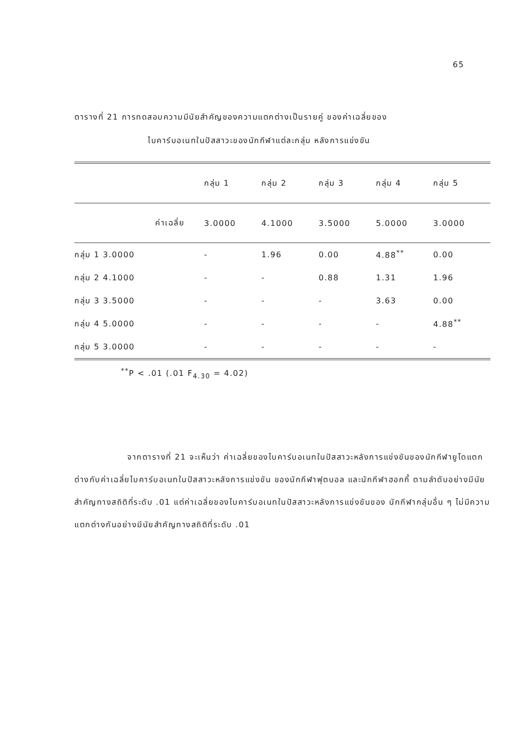65
ตารางที่ 21 การทดสอบความมีนัยสำคัญของความแตกต่างเป็นรายคู่ ของค่าเฉลี่ยของ
ไบคาร์บอเนทในปัสสาวะของนักกีฬาแต่ละกลุ่ม หลังการแข่งขัน
| | | กลุ่ม 1 | กลุ่ม 2 | กลุ่ม 3 | กลุ่ม 4 | กลุ่ม 5 |
| --- | --- | --- | --- | --- | --- | --- |
| | ค่าเฉลี่ย | 3.0000 | 4.1000 | 3.5000 | 5.0000 | 3.0000 |
| กลุ่ม | 1 3.0000 | - | 1.96 | 0.00 | 4.88<sup>**</sup> | 0.00 |
| กลุ่ม | 2 4.1000 | - | - | 0.88 | 1.31 | 1.96 |
| กลุ่ม | 3 3.5000 | - | - | - | 3.63 | 0.00 |
| กลุ่ม | 4 5.0000 | - | - | - | - | 4.88<sup>**</sup> |
| กลุ่ม | 5 3.0000 | - | - | - | - | - |
<sup>**</sup> P < .01 (.01 F<sub>4.30</sub> = 4.02)
จากตารางที่ 21 จะเห็นว่า ค่าเฉลี่ยของไบคาร์บอเนทในปัสสาวะหลังการแข่งขันของนักกีฬายูโดแตกต่างกับค่าเฉลี่ยไบคาร์บอเนทในปัสสาวะหลังการแข่งขัน ของนักกีฬาฟุตบอล และนักกีฬาฮอกกี้ ตามลำดับอย่างมีนัยสำคัญทางสถิติที่ระดับ .01 แต่ค่าเฉลี่ยของไบคาร์บอเนทในปัสสาวะหลังการแข่งขันของ นักกีฬากลุ่มอื่น ๆ ไม่มีความแตกต่างกันอย่างมีนัยสำคัญทางสถิติที่ระดับ .01